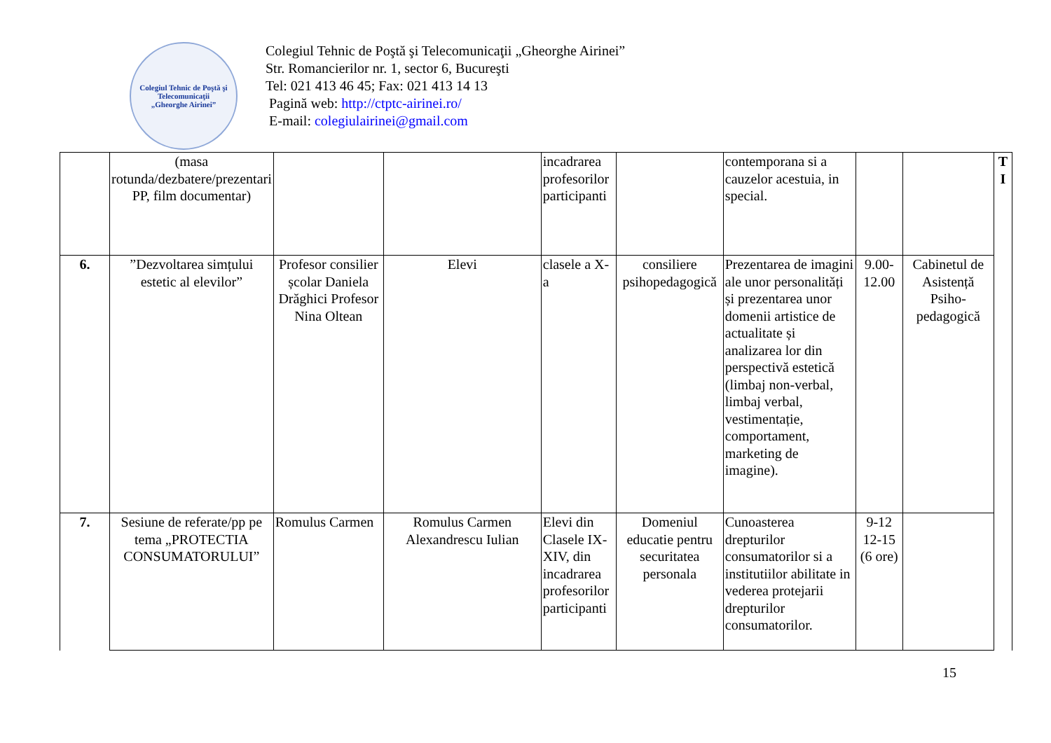Colegiul Tehnic de Poştă şi Telecomunicaţii
„Gheorghe Airinei”
Colegiul Tehnic de Poştă şi Telecomunicaţii „Gheorghe Airinei”
Str. Romancierilor nr. 1, sector 6, Bucureşti
Tel: 021 413 46 45; Fax: 021 413 14 13
Pagină web: http://ctptc-airinei.ro/
E-mail: colegiulairinei@gmail.com
| | (masa rotunda/dezbatere/prezentari PP, film documentar) | | | incadrarea profesorilor participanti | | contemporana si a cauzelor acestuia, in special. | | | T I |
| 6. | ”Dezvoltarea simțului estetic al elevilor” | Profesor consilier școlar Daniela Drăghici Profesor Nina Oltean | Elevi | clasele a X-a | consiliere psihopedagogică | Prezentarea de imagini ale unor personalități și prezentarea unor domenii artistice de actualitate și analizarea lor din perspectivă estetică (limbaj non-verbal, limbaj verbal, vestimentație, comportament, marketing de imagine). | 9.00-12.00 | Cabinetul de Asistență Psiho-pedagogică | |
| 7. | Sesiune de referate/pp pe tema „PROTECTIA CONSUMATORULUI” | Romulus Carmen | Romulus Carmen Alexandrescu Iulian | Elevi din Clasele IX-XIV, din incadrarea profesorilor participanti | Domeniul educatie pentru securitatea personala | Cunoasterea drepturilor consumatorilor si a institutiilor abilitate in vederea protejarii drepturilor consumatorilor. | 9-12 12-15 (6 ore) | | |
15